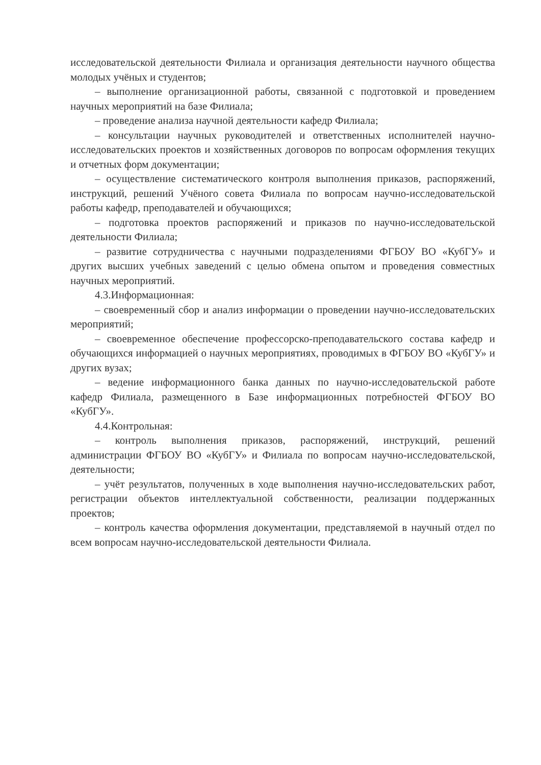исследовательской деятельности Филиала и организация деятельности научного общества молодых учёных и студентов;
– выполнение организационной работы, связанной с подготовкой и проведением научных мероприятий на базе Филиала;
– проведение анализа научной деятельности кафедр Филиала;
– консультации научных руководителей и ответственных исполнителей научно-исследовательских проектов и хозяйственных договоров по вопросам оформления текущих и отчетных форм документации;
– осуществление систематического контроля выполнения приказов, распоряжений, инструкций, решений Учёного совета Филиала по вопросам научно-исследовательской работы кафедр, преподавателей и обучающихся;
– подготовка проектов распоряжений и приказов по научно-исследовательской деятельности Филиала;
– развитие сотрудничества с научными подразделениями ФГБОУ ВО «КубГУ» и других высших учебных заведений с целью обмена опытом и проведения совместных научных мероприятий.
4.3.Информационная:
– своевременный сбор и анализ информации о проведении научно-исследовательских мероприятий;
– своевременное обеспечение профессорско-преподавательского состава кафедр и обучающихся информацией о научных мероприятиях, проводимых в ФГБОУ ВО «КубГУ» и других вузах;
– ведение информационного банка данных по научно-исследовательской работе кафедр Филиала, размещенного в Базе информационных потребностей ФГБОУ ВО «КубГУ».
4.4.Контрольная:
– контроль выполнения приказов, распоряжений, инструкций, решений администрации ФГБОУ ВО «КубГУ» и Филиала по вопросам научно-исследовательской, деятельности;
– учёт результатов, полученных в ходе выполнения научно-исследовательских работ, регистрации объектов интеллектуальной собственности, реализации поддержанных проектов;
– контроль качества оформления документации, представляемой в научный отдел по всем вопросам научно-исследовательской деятельности Филиала.